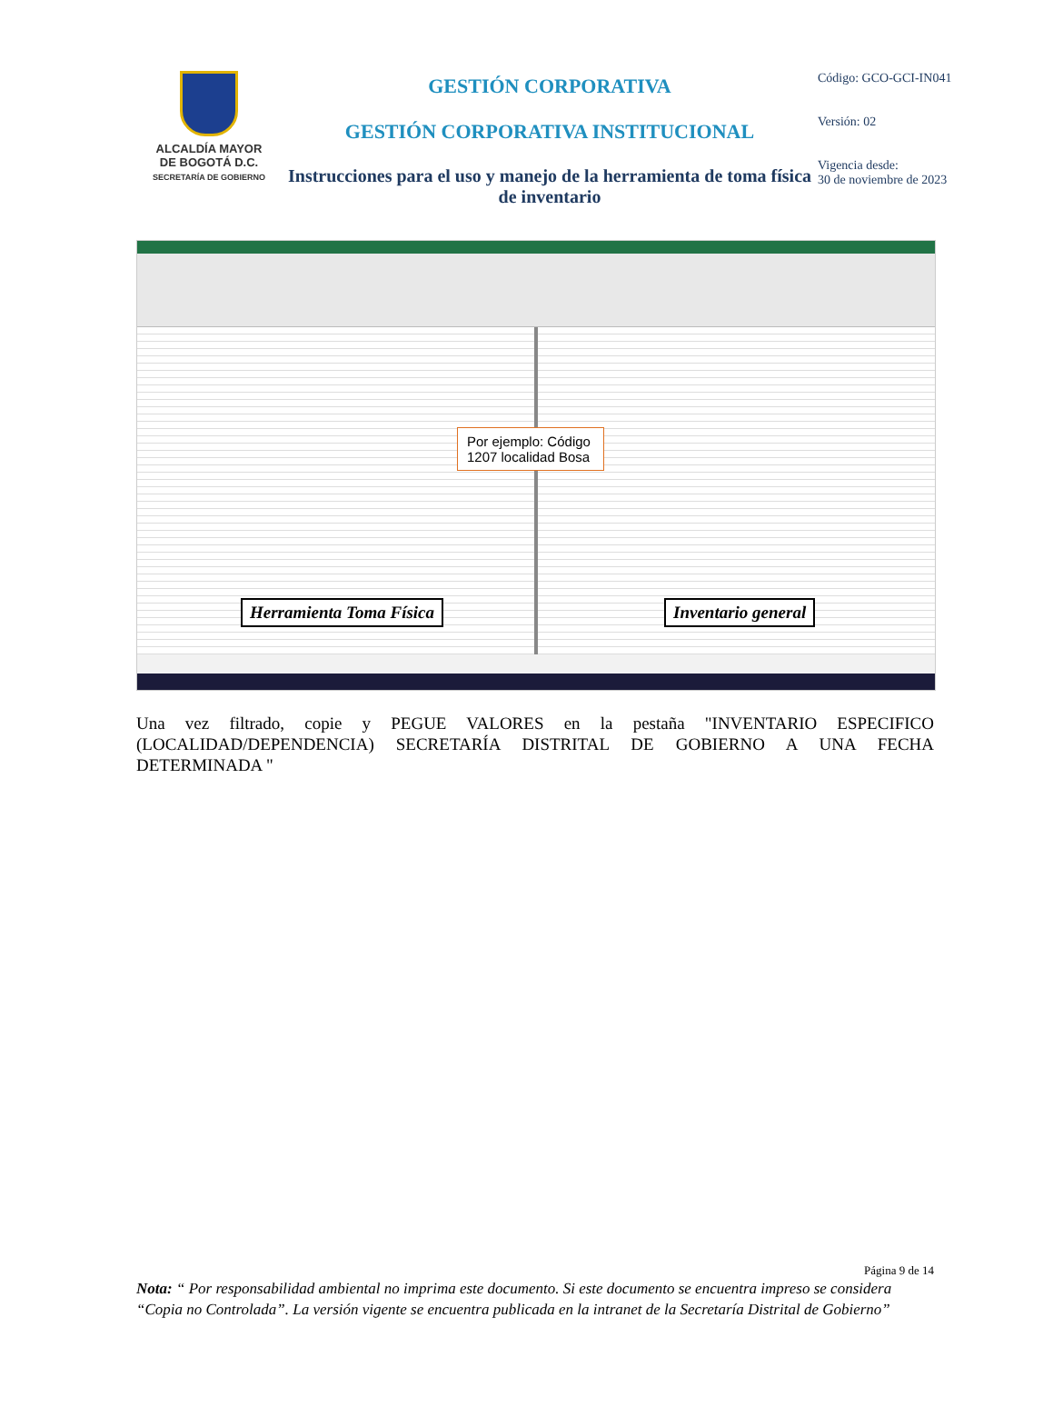ALCALDÍA MAYOR
DE BOGOTÁ D.C.
SECRETARÍA DE GOBIERNO
GESTIÓN CORPORATIVA
GESTIÓN CORPORATIVA INSTITUCIONAL
Instrucciones para el uso y manejo de la herramienta de toma física de inventario
Código: GCO-GCI-IN041
Versión: 02
Vigencia desde:
30 de noviembre de 2023
Por ejemplo: Código 1207 localidad Bosa
Herramienta Toma Física Inventario general
Una vez filtrado, copie y PEGUE VALORES en la pestaña "INVENTARIO ESPECIFICO (LOCALIDAD/DEPENDENCIA) SECRETARÍA DISTRITAL DE GOBIERNO A UNA FECHA DETERMINADA "
Página 9 de 14
Nota: “ Por responsabilidad ambiental no imprima este documento. Si este documento se encuentra impreso se considera “Copia no Controlada”. La versión vigente se encuentra publicada en la intranet de la Secretaría Distrital de Gobierno”